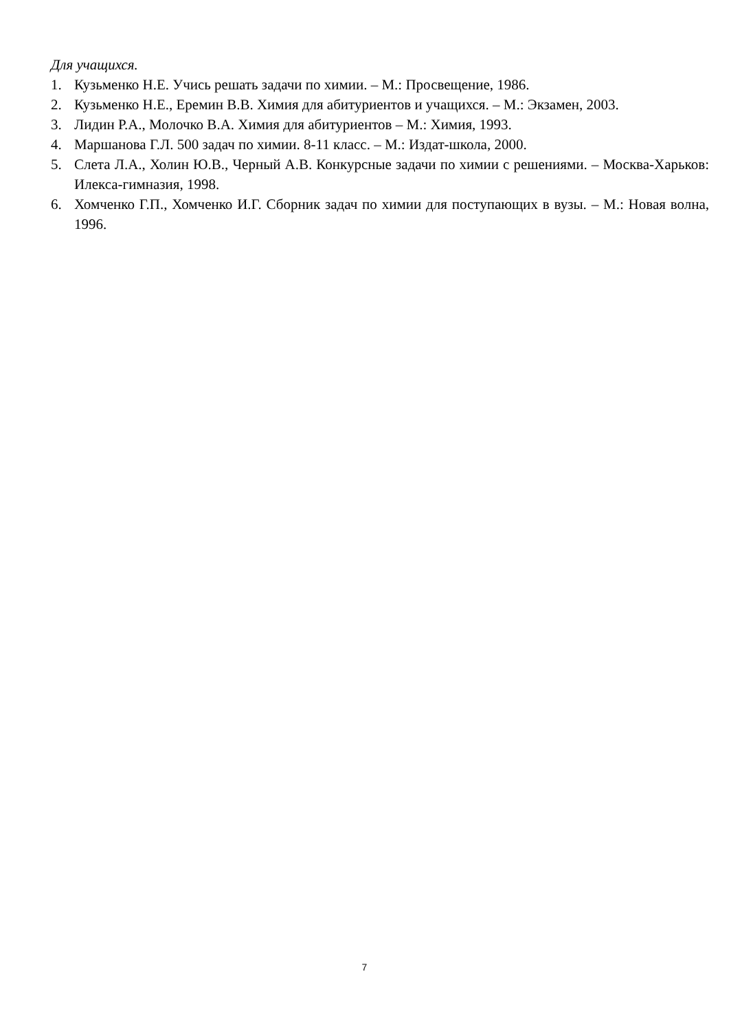Для учащихся.
1. Кузьменко Н.Е. Учись решать задачи по химии. – М.: Просвещение, 1986.
2. Кузьменко Н.Е., Еремин В.В. Химия для абитуриентов и учащихся. – М.: Экзамен, 2003.
3. Лидин Р.А., Молочко В.А. Химия для абитуриентов – М.: Химия, 1993.
4. Маршанова Г.Л. 500 задач по химии. 8-11 класс. – М.: Издат-школа, 2000.
5. Слета Л.А., Холин Ю.В., Черный А.В. Конкурсные задачи по химии с решениями. – Москва-Харьков: Илекса-гимназия, 1998.
6. Хомченко Г.П., Хомченко И.Г. Сборник задач по химии для поступающих в вузы. – М.: Новая волна, 1996.
7